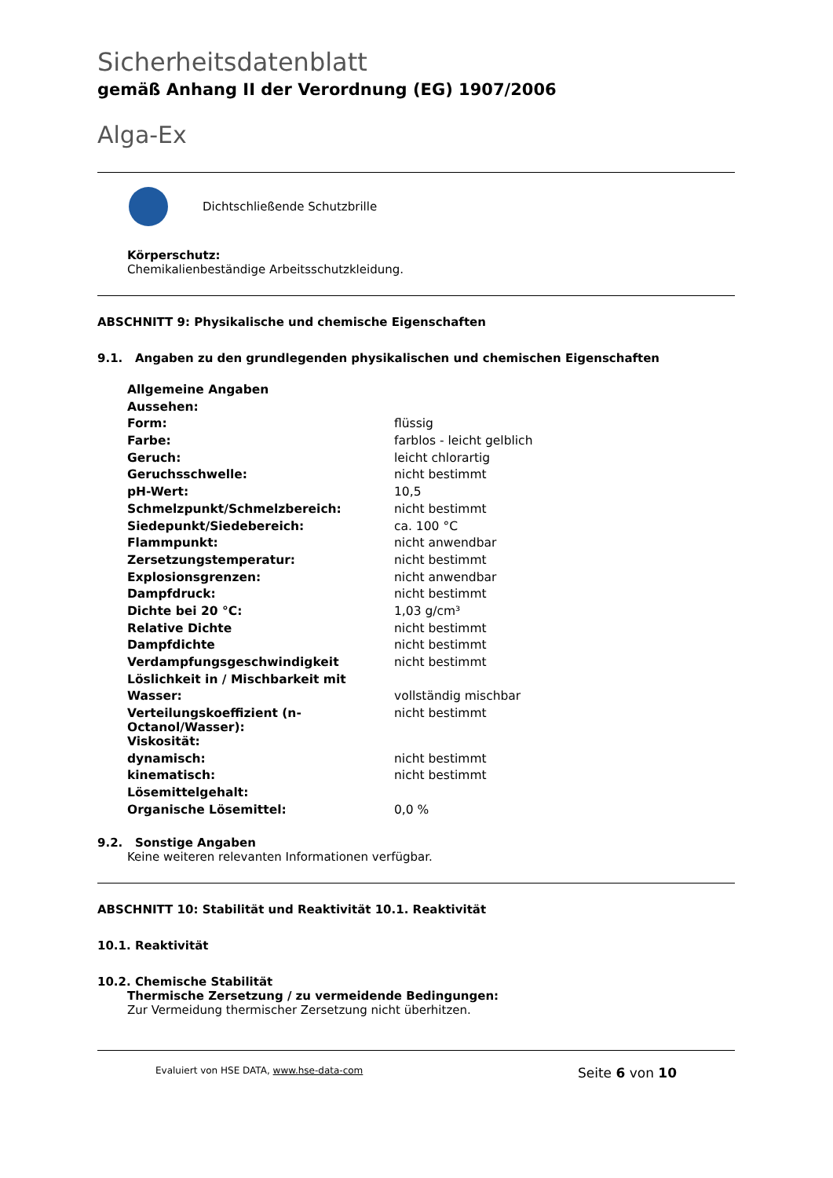Sicherheitsdatenblatt
gemäß Anhang II der Verordnung (EG) 1907/2006
Alga-Ex
Dichtschließende Schutzbrille
Körperschutz:
Chemikalienbeständige Arbeitsschutzkleidung.
ABSCHNITT 9: Physikalische und chemische Eigenschaften
9.1. Angaben zu den grundlegenden physikalischen und chemischen Eigenschaften
| Allgemeine Angaben | |
| Aussehen: | |
| Form: | flüssig |
| Farbe: | farblos - leicht gelblich |
| Geruch: | leicht chlorartig |
| Geruchsschwelle: | nicht bestimmt |
| pH-Wert: | 10,5 |
| Schmelzpunkt/Schmelzbereich: | nicht bestimmt |
| Siedepunkt/Siedebereich: | ca. 100 °C |
| Flammpunkt: | nicht anwendbar |
| Zersetzungstemperatur: | nicht bestimmt |
| Explosionsgrenzen: | nicht anwendbar |
| Dampfdruck: | nicht bestimmt |
| Dichte bei 20 °C: | 1,03 g/cm³ |
| Relative Dichte | nicht bestimmt |
| Dampfdichte | nicht bestimmt |
| Verdampfungsgeschwindigkeit | nicht bestimmt |
| Löslichkeit in / Mischbarkeit mit | |
| Wasser: | vollständig mischbar |
| Verteilungskoeffizient (n-Octanol/Wasser): | nicht bestimmt |
| Viskosität: | |
| dynamisch: | nicht bestimmt |
| kinematisch: | nicht bestimmt |
| Lösemittelgehalt: | |
| Organische Lösemittel: | 0,0 % |
9.2. Sonstige Angaben
Keine weiteren relevanten Informationen verfügbar.
ABSCHNITT 10: Stabilität und Reaktivität 10.1. Reaktivität
10.1. Reaktivität
10.2. Chemische Stabilität
Thermische Zersetzung / zu vermeidende Bedingungen:
Zur Vermeidung thermischer Zersetzung nicht überhitzen.
Evaluiert von HSE DATA, www.hse-data-com Seite 6 von 10